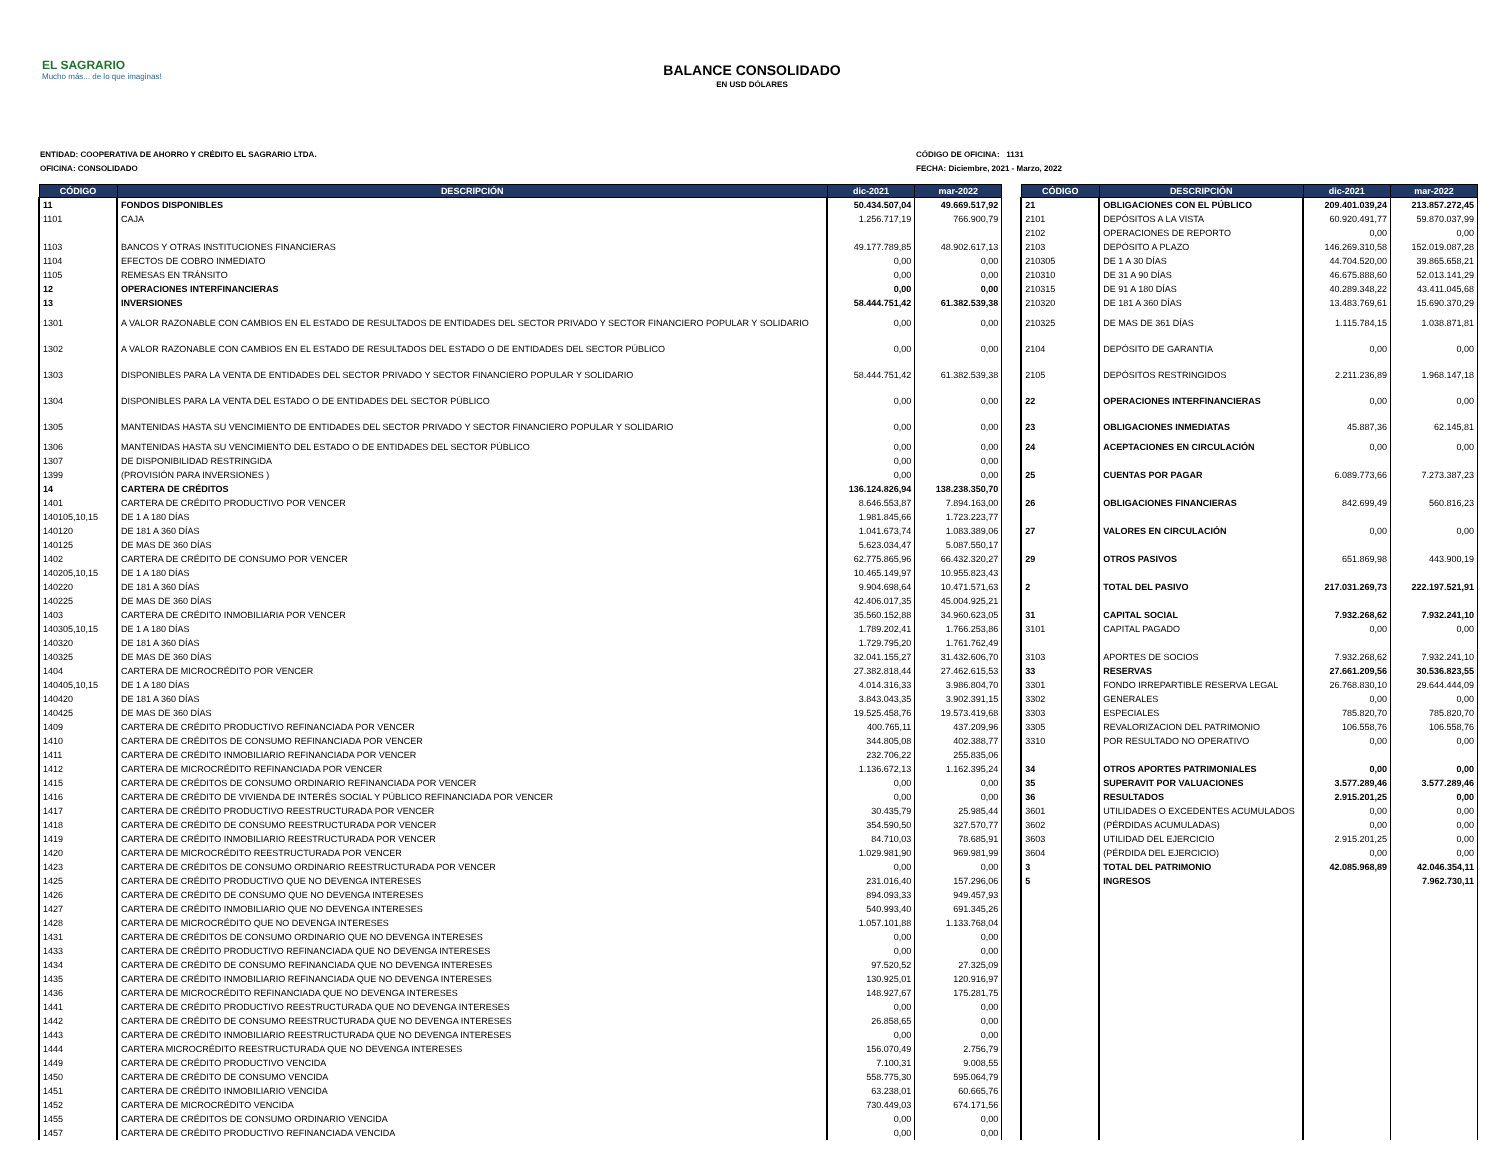EL SAGRARIO
Mucho más... de lo que imaginas!
BALANCE CONSOLIDADO
EN USD DÓLARES
ENTIDAD: COOPERATIVA DE AHORRO Y CRÉDITO EL SAGRARIO LTDA.
OFICINA: CONSOLIDADO
CÓDIGO DE OFICINA: 1131
FECHA: Diciembre, 2021 - Marzo, 2022
| CÓDIGO | DESCRIPCIÓN | dic-2021 | mar-2022 | | CÓDIGO | DESCRIPCIÓN | dic-2021 | mar-2022 |
| --- | --- | --- | --- | --- | --- | --- | --- | --- |
| 11 | FONDOS DISPONIBLES | 50.434.507,04 | 49.669.517,92 | | 21 | OBLIGACIONES CON EL PÚBLICO | 209.401.039,24 | 213.857.272,45 |
| 1101 | CAJA | 1.256.717,19 | 766.900,79 | | 2101 | DEPÓSITOS A LA VISTA | 60.920.491,77 | 59.870.037,99 |
| | | | | | 2102 | OPERACIONES DE REPORTO | 0,00 | 0,00 |
| 1103 | BANCOS Y OTRAS INSTITUCIONES FINANCIERAS | 49.177.789,85 | 48.902.617,13 | | 2103 | DEPÓSITO A PLAZO | 146.269.310,58 | 152.019.087,28 |
| 1104 | EFECTOS DE COBRO INMEDIATO | 0,00 | 0,00 | | 210305 | DE 1 A 30 DÍAS | 44.704.520,00 | 39.865.658,21 |
| 1105 | REMESAS EN TRÁNSITO | 0,00 | 0,00 | | 210310 | DE 31 A 90 DÍAS | 46.675.888,60 | 52.013.141,29 |
| 12 | OPERACIONES INTERFINANCIERAS | 0,00 | 0,00 | | 210315 | DE 91 A 180 DÍAS | 40.289.348,22 | 43.411.045,68 |
| 13 | INVERSIONES | 58.444.751,42 | 61.382.539,38 | | 210320 | DE 181 A 360 DÍAS | 13.483.769,61 | 15.690.370,29 |
| 1301 | A VALOR RAZONABLE CON CAMBIOS EN EL ESTADO DE RESULTADOS DE ENTIDADES DEL SECTOR PRIVADO Y SECTOR FINANCIERO POPULAR Y SOLIDARIO | 0,00 | 0,00 | | 210325 | DE MAS DE 361 DÍAS | 1.115.784,15 | 1.038.871,81 |
| 1302 | A VALOR RAZONABLE CON CAMBIOS EN EL ESTADO DE RESULTADOS DEL ESTADO O DE ENTIDADES DEL SECTOR PÚBLICO | 0,00 | 0,00 | | 2104 | DEPÓSITO DE GARANTIA | 0,00 | 0,00 |
| 1303 | DISPONIBLES PARA LA VENTA DE ENTIDADES DEL SECTOR PRIVADO Y SECTOR FINANCIERO POPULAR Y SOLIDARIO | 58.444.751,42 | 61.382.539,38 | | 2105 | DEPÓSITOS RESTRINGIDOS | 2.211.236,89 | 1.968.147,18 |
| 1304 | DISPONIBLES PARA LA VENTA DEL ESTADO O DE ENTIDADES DEL SECTOR PÚBLICO | 0,00 | 0,00 | | 22 | OPERACIONES INTERFINANCIERAS | 0,00 | 0,00 |
| 1305 | MANTENIDAS HASTA SU VENCIMIENTO DE ENTIDADES DEL SECTOR PRIVADO Y SECTOR FINANCIERO POPULAR Y SOLIDARIO | 0,00 | 0,00 | | 23 | OBLIGACIONES INMEDIATAS | 45.887,36 | 62.145,81 |
| 1306 | MANTENIDAS HASTA SU VENCIMIENTO DEL ESTADO O DE ENTIDADES DEL SECTOR PÚBLICO | 0,00 | 0,00 | | 24 | ACEPTACIONES EN CIRCULACIÓN | 0,00 | 0,00 |
| 1307 | DE DISPONIBILIDAD RESTRINGIDA | 0,00 | 0,00 | | | | | |
| 1399 | (PROVISIÓN PARA INVERSIONES ) | 0,00 | 0,00 | | 25 | CUENTAS POR PAGAR | 6.089.773,66 | 7.273.387,23 |
| 14 | CARTERA DE CRÉDITOS | 136.124.826,94 | 138.238.350,70 | | | | | |
| 1401 | CARTERA DE CRÉDITO PRODUCTIVO POR VENCER | 8.646.553,87 | 7.894.163,00 | | 26 | OBLIGACIONES FINANCIERAS | 842.699,49 | 560.816,23 |
| 140105,10,15 | DE 1 A 180 DÍAS | 1.981.845,66 | 1.723.223,77 | | | | | |
| 140120 | DE 181 A 360 DÍAS | 1.041.673,74 | 1.083.389,06 | | 27 | VALORES EN CIRCULACIÓN | 0,00 | 0,00 |
| 140125 | DE MAS DE 360 DÍAS | 5.623.034,47 | 5.087.550,17 | | | | | |
| 1402 | CARTERA DE CRÉDITO DE CONSUMO POR VENCER | 62.775.865,96 | 66.432.320,27 | | 29 | OTROS PASIVOS | 651.869,98 | 443.900,19 |
| 140205,10,15 | DE 1 A 180 DÍAS | 10.465.149,97 | 10.955.823,43 | | | | | |
| 140220 | DE 181 A 360 DÍAS | 9.904.698,64 | 10.471.571,63 | | 2 | TOTAL DEL PASIVO | 217.031.269,73 | 222.197.521,91 |
| 140225 | DE MAS DE 360 DÍAS | 42.406.017,35 | 45.004.925,21 | | | | | |
| 1403 | CARTERA DE CRÉDITO INMOBILIARIA POR VENCER | 35.560.152,88 | 34.960.623,05 | | 31 | CAPITAL SOCIAL | 7.932.268,62 | 7.932.241,10 |
| 140305,10,15 | DE 1 A 180 DÍAS | 1.789.202,41 | 1.766.253,86 | | 3101 | CAPITAL PAGADO | 0,00 | 0,00 |
| 140320 | DE 181 A 360 DÍAS | 1.729.795,20 | 1.761.762,49 | | | | | |
| 140325 | DE MAS DE 360 DÍAS | 32.041.155,27 | 31.432.606,70 | | 3103 | APORTES DE SOCIOS | 7.932.268,62 | 7.932.241,10 |
| 1404 | CARTERA DE MICROCRÉDITO POR VENCER | 27.382.818,44 | 27.462.615,53 | | 33 | RESERVAS | 27.661.209,56 | 30.536.823,55 |
| 140405,10,15 | DE 1 A 180 DÍAS | 4.014.316,33 | 3.986.804,70 | | 3301 | FONDO IRREPARTIBLE RESERVA LEGAL | 26.768.830,10 | 29.644.444,09 |
| 140420 | DE 181 A 360 DÍAS | 3.843.043,35 | 3.902.391,15 | | 3302 | GENERALES | 0,00 | 0,00 |
| 140425 | DE MAS DE 360 DÍAS | 19.525.458,76 | 19.573.419,68 | | 3303 | ESPECIALES | 785.820,70 | 785.820,70 |
| 1409 | CARTERA DE CRÉDITO PRODUCTIVO REFINANCIADA POR VENCER | 400.765,11 | 437.209,96 | | 3305 | REVALORIZACION DEL PATRIMONIO | 106.558,76 | 106.558,76 |
| 1410 | CARTERA DE CRÉDITOS DE CONSUMO REFINANCIADA POR VENCER | 344.805,08 | 402.388,77 | | 3310 | POR RESULTADO NO OPERATIVO | 0,00 | 0,00 |
| 1411 | CARTERA DE CRÉDITO INMOBILIARIO REFINANCIADA POR VENCER | 232.706,22 | 255.835,06 | | | | | |
| 1412 | CARTERA DE MICROCRÉDITO REFINANCIADA POR VENCER | 1.136.672,13 | 1.162.395,24 | | 34 | OTROS APORTES PATRIMONIALES | 0,00 | 0,00 |
| 1415 | CARTERA DE CRÉDITOS DE CONSUMO ORDINARIO REFINANCIADA POR VENCER | 0,00 | 0,00 | | 35 | SUPERAVIT POR VALUACIONES | 3.577.289,46 | 3.577.289,46 |
| 1416 | CARTERA DE CRÉDITO DE VIVIENDA DE INTERÉS SOCIAL Y PÚBLICO REFINANCIADA POR VENCER | 0,00 | 0,00 | | 36 | RESULTADOS | 2.915.201,25 | 0,00 |
| 1417 | CARTERA DE CRÉDITO PRODUCTIVO REESTRUCTURADA POR VENCER | 30.435,79 | 25.985,44 | | 3601 | UTILIDADES O EXCEDENTES ACUMULADOS | 0,00 | 0,00 |
| 1418 | CARTERA DE CRÉDITO DE CONSUMO REESTRUCTURADA POR VENCER | 354.590,50 | 327.570,77 | | 3602 | (PÉRDIDAS ACUMULADAS) | 0,00 | 0,00 |
| 1419 | CARTERA DE CRÉDITO INMOBILIARIO REESTRUCTURADA POR VENCER | 84.710,03 | 78.685,91 | | 3603 | UTILIDAD DEL EJERCICIO | 2.915.201,25 | 0,00 |
| 1420 | CARTERA DE MICROCRÉDITO REESTRUCTURADA POR VENCER | 1.029.981,90 | 969.981,99 | | 3604 | (PÉRDIDA DEL EJERCICIO) | 0,00 | 0,00 |
| 1423 | CARTERA DE CRÉDITOS DE CONSUMO ORDINARIO REESTRUCTURADA POR VENCER | 0,00 | 0,00 | | 3 | TOTAL DEL PATRIMONIO | 42.085.968,89 | 42.046.354,11 |
| 1425 | CARTERA DE CRÉDITO PRODUCTIVO QUE NO DEVENGA INTERESES | 231.016,40 | 157.296,06 | | 5 | INGRESOS | | 7.962.730,11 |
| 1426 | CARTERA DE CRÉDITO DE CONSUMO QUE NO DEVENGA INTERESES | 894.093,33 | 949.457,93 | | | | | |
| 1427 | CARTERA DE CRÉDITO INMOBILIARIO QUE NO DEVENGA INTERESES | 540.993,40 | 691.345,26 | | | | | |
| 1428 | CARTERA DE MICROCRÉDITO QUE NO DEVENGA INTERESES | 1.057.101,88 | 1.133.768,04 | | | | | |
| 1431 | CARTERA DE CRÉDITOS DE CONSUMO ORDINARIO QUE NO DEVENGA INTERESES | 0,00 | 0,00 | | | | | |
| 1433 | CARTERA DE CRÉDITO PRODUCTIVO REFINANCIADA QUE NO DEVENGA INTERESES | 0,00 | 0,00 | | | | | |
| 1434 | CARTERA DE CRÉDITO DE CONSUMO REFINANCIADA QUE NO DEVENGA INTERESES | 97.520,52 | 27.325,09 | | | | | |
| 1435 | CARTERA DE CRÉDITO INMOBILIARIO REFINANCIADA QUE NO DEVENGA INTERESES | 130.925,01 | 120.916,97 | | | | | |
| 1436 | CARTERA DE MICROCRÉDITO REFINANCIADA QUE NO DEVENGA INTERESES | 148.927,67 | 175.281,75 | | | | | |
| 1441 | CARTERA DE CRÉDITO PRODUCTIVO REESTRUCTURADA QUE NO DEVENGA INTERESES | 0,00 | 0,00 | | | | | |
| 1442 | CARTERA DE CRÉDITO DE CONSUMO REESTRUCTURADA QUE NO DEVENGA INTERESES | 26.858,65 | 0,00 | | | | | |
| 1443 | CARTERA DE CRÉDITO INMOBILIARIO REESTRUCTURADA QUE NO DEVENGA INTERESES | 0,00 | 0,00 | | | | | |
| 1444 | CARTERA MICROCRÉDITO REESTRUCTURADA QUE NO DEVENGA INTERESES | 156.070,49 | 2.756,79 | | | | | |
| 1449 | CARTERA DE CRÉDITO PRODUCTIVO VENCIDA | 7.100,31 | 9.008,55 | | | | | |
| 1450 | CARTERA DE CRÉDITO DE CONSUMO VENCIDA | 558.775,30 | 595.064,79 | | | | | |
| 1451 | CARTERA DE CRÉDITO INMOBILIARIO VENCIDA | 63.238,01 | 60.665,76 | | | | | |
| 1452 | CARTERA DE MICROCRÉDITO VENCIDA | 730.449,03 | 674.171,56 | | | | | |
| 1455 | CARTERA DE CRÉDITOS DE CONSUMO ORDINARIO VENCIDA | 0,00 | 0,00 | | | | | |
| 1457 | CARTERA DE CRÉDITO PRODUCTIVO REFINANCIADA VENCIDA | 0,00 | 0,00 | | | | | |